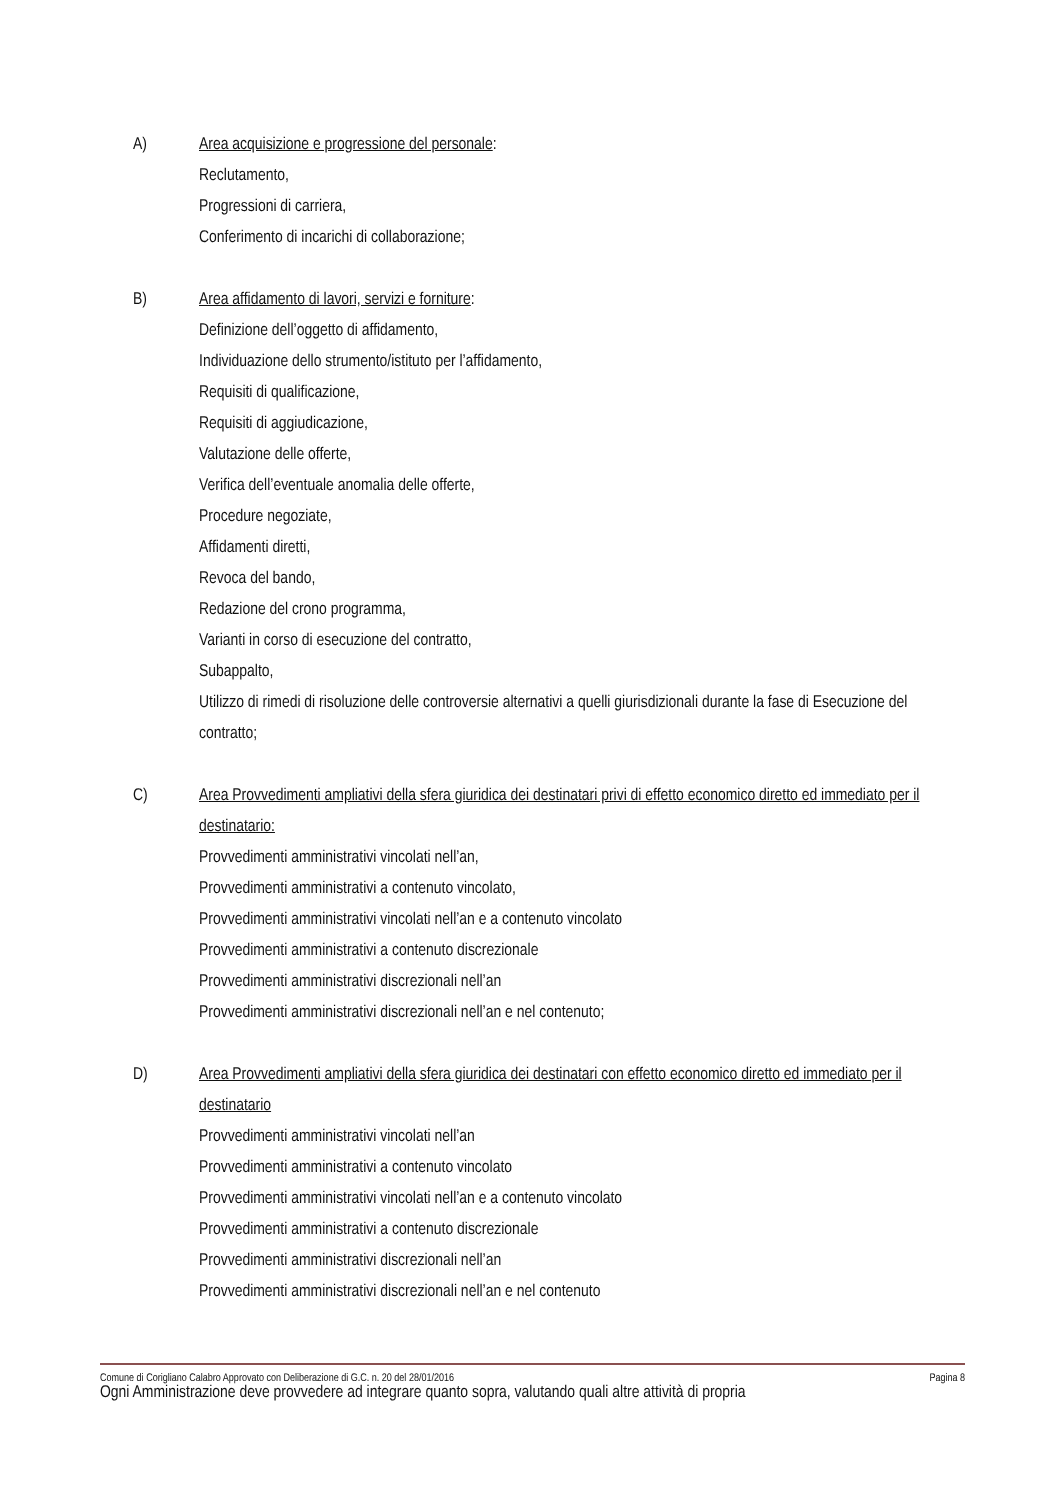A) Area acquisizione e progressione del personale:
Reclutamento,
Progressioni di carriera,
Conferimento di incarichi di collaborazione;
B) Area affidamento di lavori, servizi e forniture:
Definizione dell’oggetto di affidamento,
Individuazione dello strumento/istituto per l’affidamento,
Requisiti di qualificazione,
Requisiti di aggiudicazione,
Valutazione delle offerte,
Verifica dell’eventuale anomalia delle offerte,
Procedure negoziate,
Affidamenti diretti,
Revoca del bando,
Redazione del crono programma,
Varianti in corso di esecuzione del contratto,
Subappalto,
Utilizzo di rimedi di risoluzione delle controversie alternativi a quelli giurisdizionali durante la fase di Esecuzione del contratto;
C) Area Provvedimenti ampliativi della sfera giuridica dei destinatari privi di effetto economico diretto ed immediato per il destinatario:
Provvedimenti amministrativi vincolati nell’an,
Provvedimenti amministrativi a contenuto vincolato,
Provvedimenti amministrativi vincolati nell’an e a contenuto vincolato
Provvedimenti amministrativi a contenuto discrezionale
Provvedimenti amministrativi discrezionali nell’an
Provvedimenti amministrativi discrezionali nell’an e nel contenuto;
D) Area Provvedimenti ampliativi della sfera giuridica dei destinatari con effetto economico diretto ed immediato per il destinatario
Provvedimenti amministrativi vincolati nell’an
Provvedimenti amministrativi a contenuto vincolato
Provvedimenti amministrativi vincolati nell’an e a contenuto vincolato
Provvedimenti amministrativi a contenuto discrezionale
Provvedimenti amministrativi discrezionali nell’an
Provvedimenti amministrativi discrezionali nell’an e nel contenuto
Ogni Amministrazione deve provvedere ad integrare quanto sopra, valutando quali altre attività di propria
Comune di Corigliano Calabro Approvato con Deliberazione di G.C. n. 20 del 28/01/2016 Pagina 8